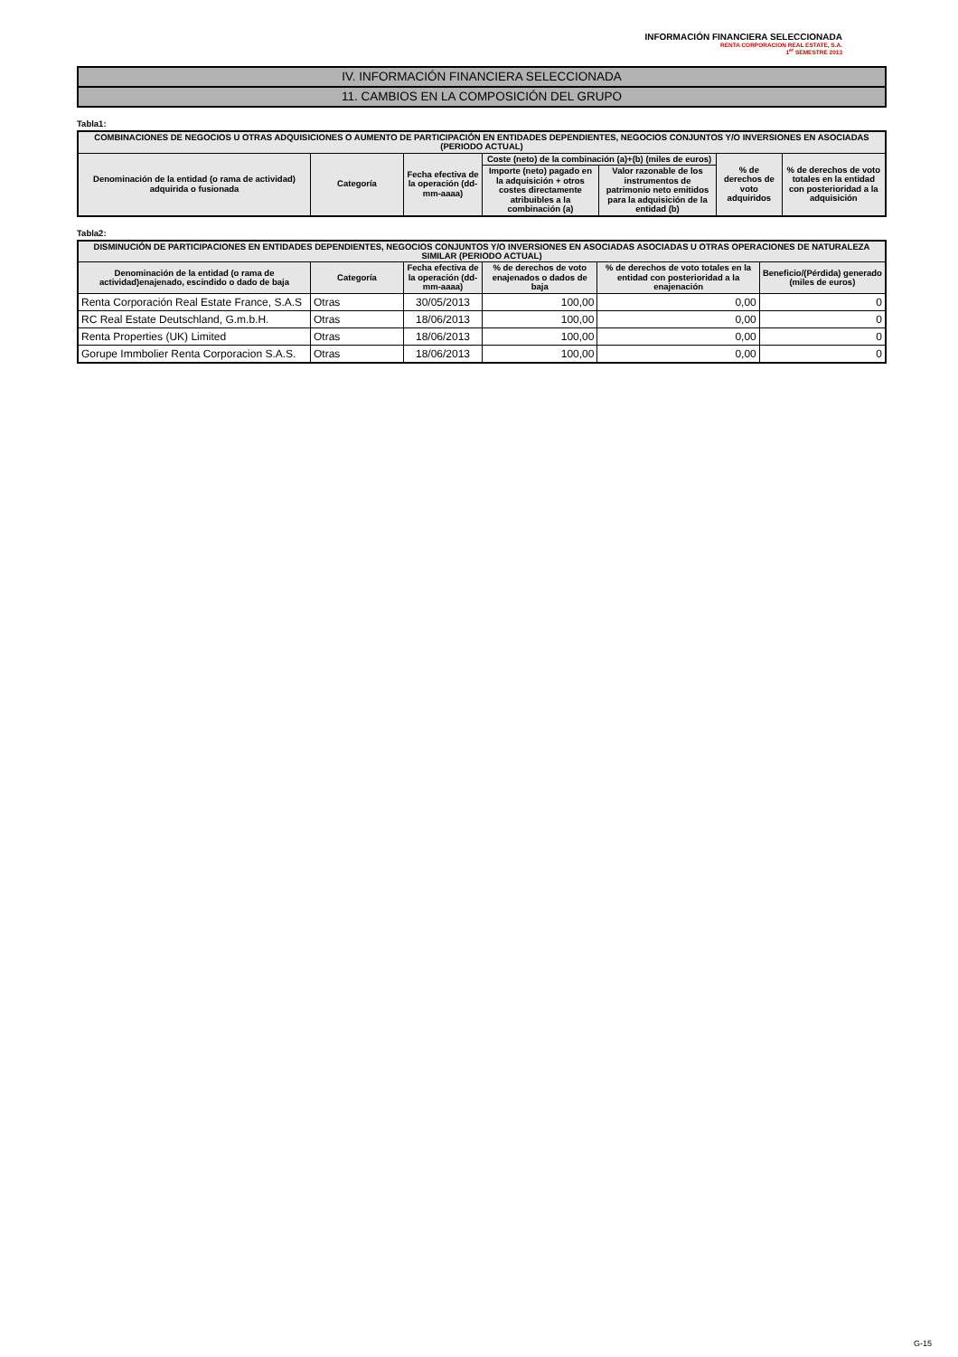INFORMACIÓN FINANCIERA SELECCIONADA
RENTA CORPORACION REAL ESTATE, S.A.
1<sup>er</sup> SEMESTRE 2013
IV. INFORMACIÓN FINANCIERA SELECCIONADA
11. CAMBIOS EN LA COMPOSICIÓN DEL GRUPO
Tabla1:
| COMBINACIONES DE NEGOCIOS U OTRAS ADQUISICIONES O AUMENTO DE PARTICIPACIÓN EN ENTIDADES DEPENDIENTES, NEGOCIOS CONJUNTOS Y/O INVERSIONES EN ASOCIADAS (PERIODO ACTUAL) | | | | | | |
| --- | --- | --- | --- | --- | --- | --- |
| Denominación de la entidad (o rama de actividad) adquirida o fusionada | Categoría | Fecha efectiva de la operación (dd-mm-aaaa) | Coste (neto) de la combinación (a)+(b) (miles de euros) | | % de derechos de voto adquiridos | % de derechos de voto totales en la entidad con posterioridad a la adquisición |
| | | | Importe (neto) pagado en la adquisición + otros costes directamente atribuibles a la combinación (a) | Valor razonable de los instrumentos de patrimonio neto emitidos para la adquisición de la entidad (b) | | |
Tabla2:
| DISMINUCIÓN DE PARTICIPACIONES EN ENTIDADES DEPENDIENTES, NEGOCIOS CONJUNTOS Y/O INVERSIONES EN ASOCIADAS ASOCIADAS U OTRAS OPERACIONES DE NATURALEZA SIMILAR (PERIODO ACTUAL) | | | | | |
| --- | --- | --- | --- | --- | --- |
| Denominación de la entidad (o rama de actividad)enajenado, escindido o dado de baja | Categoría | Fecha efectiva de la operación (dd-mm-aaaa) | % de derechos de voto enajenados o dados de baja | % de derechos de voto totales en la entidad con posterioridad a la enajenación | Beneficio/(Pérdida) generado (miles de euros) |
| Renta Corporación Real Estate France, S.A.S | Otras | 30/05/2013 | 100,00 | 0,00 | 0 |
| RC Real Estate Deutschland, G.m.b.H. | Otras | 18/06/2013 | 100,00 | 0,00 | 0 |
| Renta Properties (UK) Limited | Otras | 18/06/2013 | 100,00 | 0,00 | 0 |
| Gorupe Immbolier Renta Corporacion S.A.S. | Otras | 18/06/2013 | 100,00 | 0,00 | 0 |
G-15